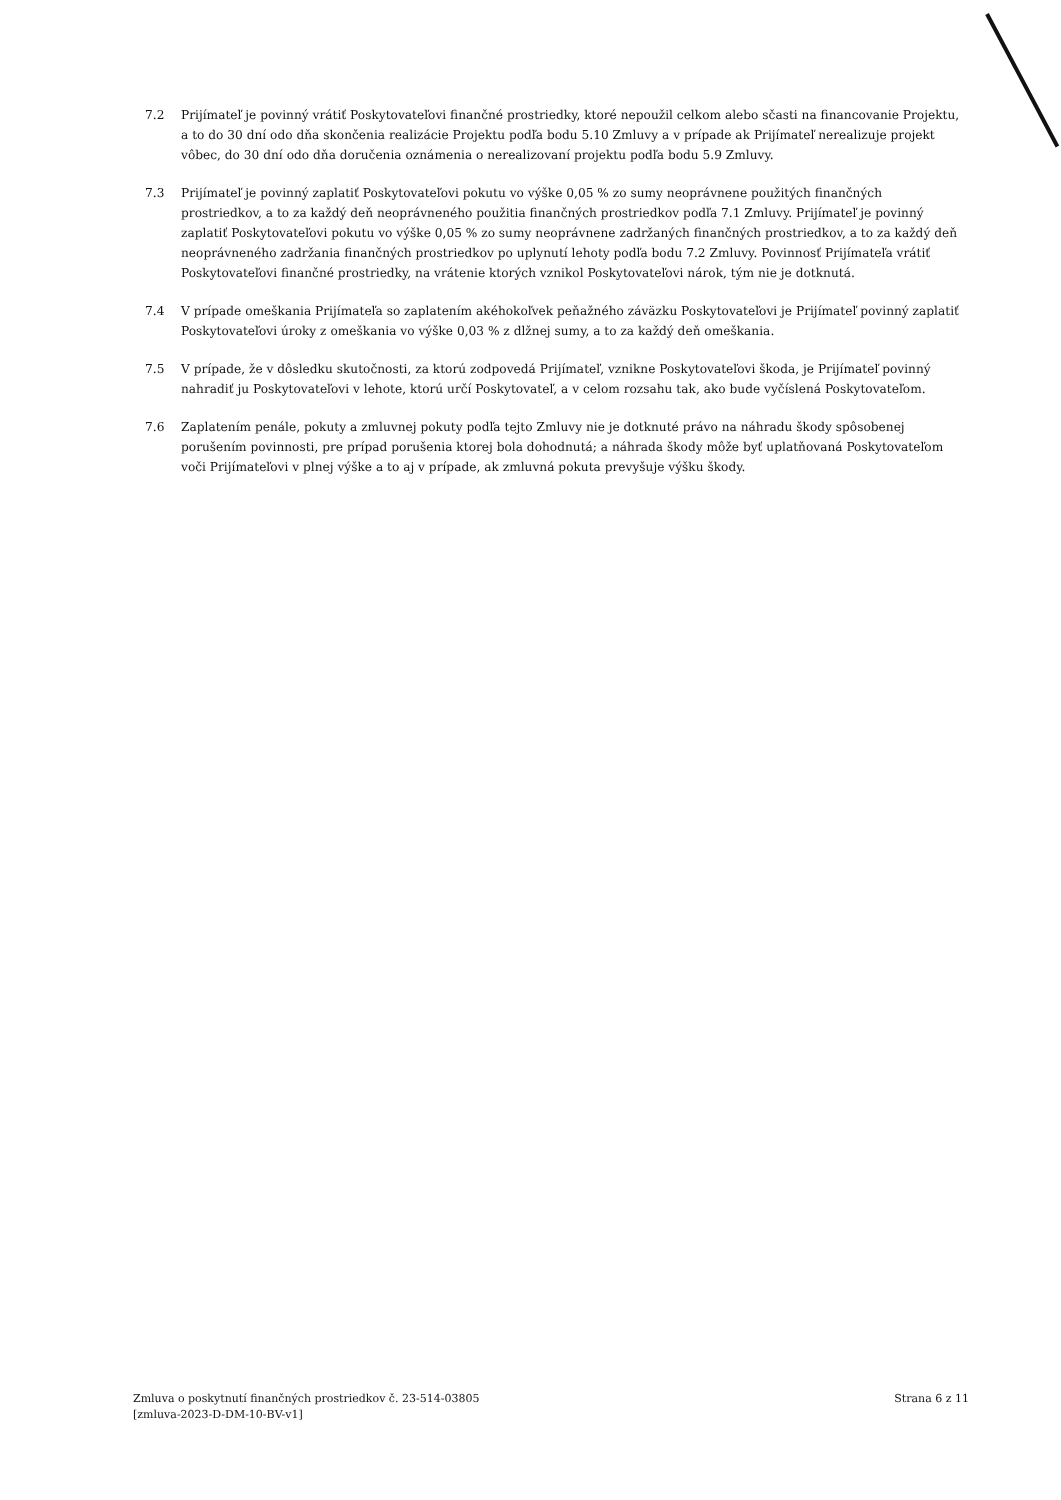7.2 Prijímateľ je povinný vrátiť Poskytovateľovi finančné prostriedky, ktoré nepoužil celkom alebo sčasti na financovanie Projektu, a to do 30 dní odo dňa skončenia realizácie Projektu podľa bodu 5.10 Zmluvy a v prípade ak Prijímateľ nerealizuje projekt vôbec, do 30 dní odo dňa doručenia oznámenia o nerealizovaní projektu podľa bodu 5.9 Zmluvy.
7.3 Prijímateľ je povinný zaplatiť Poskytovateľovi pokutu vo výške 0,05 % zo sumy neoprávnene použitých finančných prostriedkov, a to za každý deň neoprávneného použitia finančných prostriedkov podľa 7.1 Zmluvy. Prijímateľ je povinný zaplatiť Poskytovateľovi pokutu vo výške 0,05 % zo sumy neoprávnene zadržaných finančných prostriedkov, a to za každý deň neoprávneného zadržania finančných prostriedkov po uplynutí lehoty podľa bodu 7.2 Zmluvy. Povinnosť Prijímateľa vrátiť Poskytovateľovi finančné prostriedky, na vrátenie ktorých vznikol Poskytovateľovi nárok, tým nie je dotknutá.
7.4 V prípade omeškania Prijímateľa so zaplatením akéhokoľvek peňažného záväzku Poskytovateľovi je Prijímateľ povinný zaplatiť Poskytovateľovi úroky z omeškania vo výške 0,03 % z dlžnej sumy, a to za každý deň omeškania.
7.5 V prípade, že v dôsledku skutočnosti, za ktorú zodpovedá Prijímateľ, vznikne Poskytovateľovi škoda, je Prijímateľ povinný nahradiť ju Poskytovateľovi v lehote, ktorú určí Poskytovateľ, a v celom rozsahu tak, ako bude vyčíslená Poskytovateľom.
7.6 Zaplatením penále, pokuty a zmluvnej pokuty podľa tejto Zmluvy nie je dotknuté právo na náhradu škody spôsobenej porušením povinnosti, pre prípad porušenia ktorej bola dohodnutá; a náhrada škody môže byť uplatňovaná Poskytovateľom voči Prijímateľovi v plnej výške a to aj v prípade, ak zmluvná pokuta prevyšuje výšku škody.
Zmluva o poskytnutí finančných prostriedkov č. 23-514-03805
[zmluva-2023-D-DM-10-BV-v1]
Strana 6 z 11